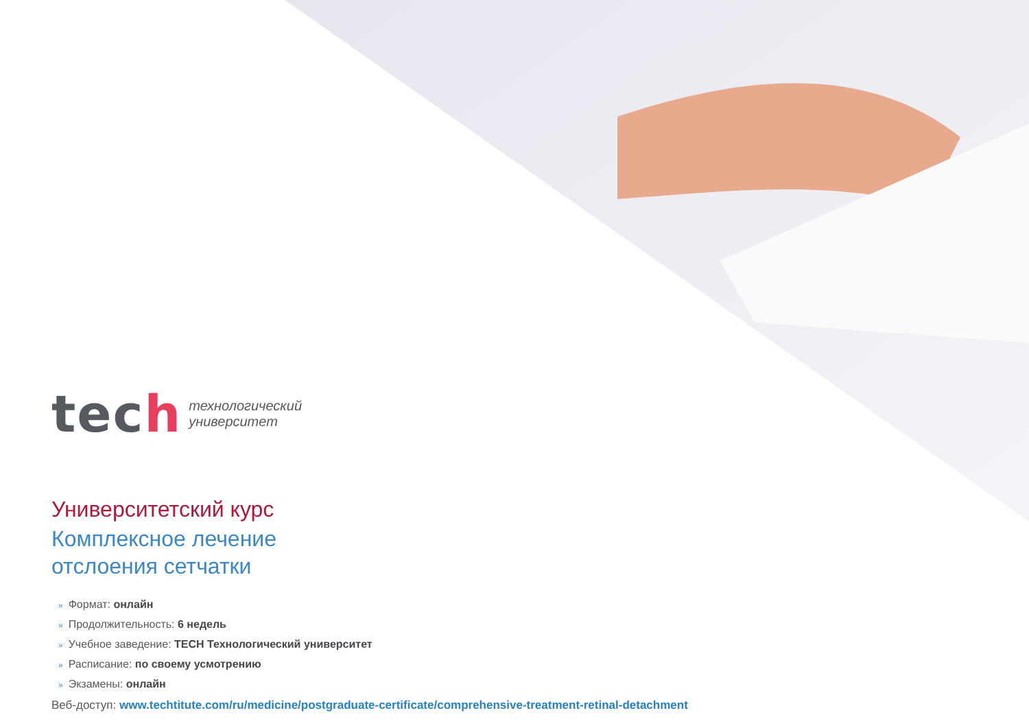tech
технологический
университет
Университетский курс
Комплексное лечение
отслоения сетчатки
» Формат: онлайн
» Продолжительность: 6 недель
» Учебное заведение: TECH Технологический университет
» Расписание: по своему усмотрению
» Экзамены: онлайн
Веб-доступ: www.techtitute.com/ru/medicine/postgraduate-certificate/comprehensive-treatment-retinal-detachment